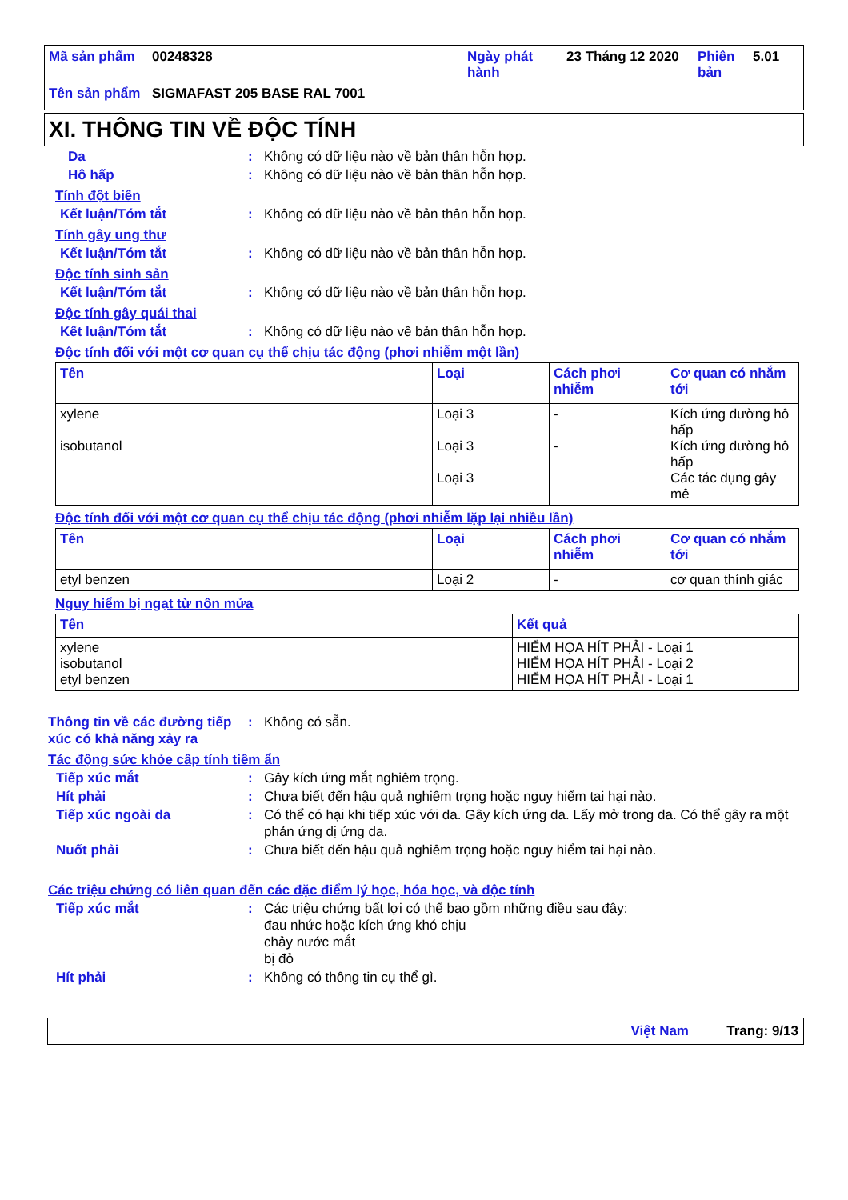| Mã sản phẩm | 00248328 | Ngày phát hành | 23 Tháng 12 2020 | Phiên bản | 5.01 |
| Tên sản phẩm | SIGMAFAST 205 BASE RAL 7001 | | | | |
XI. THÔNG TIN VỀ ĐỘC TÍNH
Da : Không có dữ liệu nào về bản thân hỗn hợp.
Hô hấp : Không có dữ liệu nào về bản thân hỗn hợp.
Tính đột biến
Kết luận/Tóm tắt : Không có dữ liệu nào về bản thân hỗn hợp.
Tính gây ung thư
Kết luận/Tóm tắt : Không có dữ liệu nào về bản thân hỗn hợp.
Độc tính sinh sản
Kết luận/Tóm tắt : Không có dữ liệu nào về bản thân hỗn hợp.
Độc tính gây quái thai
Kết luận/Tóm tắt : Không có dữ liệu nào về bản thân hỗn hợp.
Độc tính đối với một cơ quan cụ thể chịu tác động (phơi nhiễm một lần)
| Tên | Loại | Cách phơi nhiễm | Cơ quan có nhắm tới |
| --- | --- | --- | --- |
| xylene isobutanol | Loại 3 Loại 3 Loại 3 | - - | Kích ứng đường hô hấp Kích ứng đường hô hấp Các tác dụng gây mê |
Độc tính đối với một cơ quan cụ thể chịu tác động (phơi nhiễm lặp lại nhiều lần)
| Tên | Loại | Cách phơi nhiễm | Cơ quan có nhắm tới |
| --- | --- | --- | --- |
| etyl benzen | Loại 2 | - | cơ quan thính giác |
Nguy hiểm bị ngạt từ nôn mửa
| Tên | Kết quả |
| --- | --- |
| xylene isobutanol etyl benzen | HIỂM HỌA HÍT PHẢI - Loại 1 HIỂM HỌA HÍT PHẢI - Loại 2 HIỂM HỌA HÍT PHẢI - Loại 1 |
Thông tin về các đường tiếp xúc có khả năng xảy ra
: Không có sẵn.
Tác động sức khỏe cấp tính tiềm ẩn
Tiếp xúc mắt : Gây kích ứng mắt nghiêm trọng.
Hít phải : Chưa biết đến hậu quả nghiêm trọng hoặc nguy hiểm tai hại nào.
Tiếp xúc ngoài da : Có thể có hại khi tiếp xúc với da. Gây kích ứng da. Lấy mở trong da. Có thể gây ra một phản ứng dị ứng da.
Nuốt phải : Chưa biết đến hậu quả nghiêm trọng hoặc nguy hiểm tai hại nào.
Các triệu chứng có liên quan đến các đặc điểm lý học, hóa học, và độc tính
Tiếp xúc mắt : Các triệu chứng bất lợi có thể bao gồm những điều sau đây:
đau nhức hoặc kích ứng khó chịu
chảy nước mắt
bị đỏ
Hít phải : Không có thông tin cụ thể gì.
Việt Nam Trang: 9/13